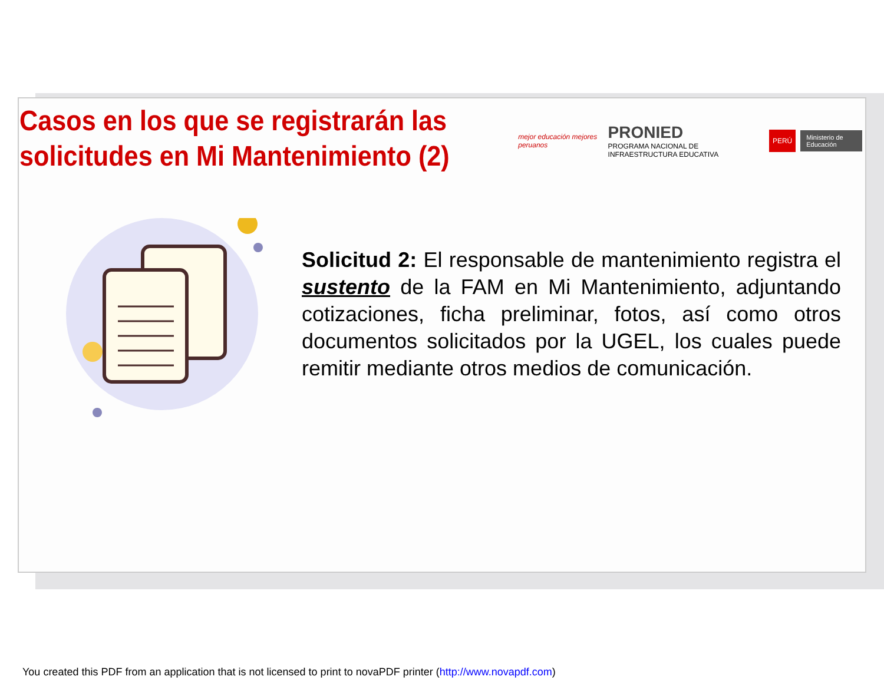Casos en los que se registrarán las solicitudes en Mi Mantenimiento (2)
mejor educación mejores peruanos
PRONIED
PROGRAMA NACIONAL DE INFRAESTRUCTURA EDUCATIVA
PERÚ Ministerio de Educación
Solicitud 2: El responsable de mantenimiento registra el sustento de la FAM en Mi Mantenimiento, adjuntando cotizaciones, ficha preliminar, fotos, así como otros documentos solicitados por la UGEL, los cuales puede remitir mediante otros medios de comunicación.
You created this PDF from an application that is not licensed to print to novaPDF printer (http://www.novapdf.com)